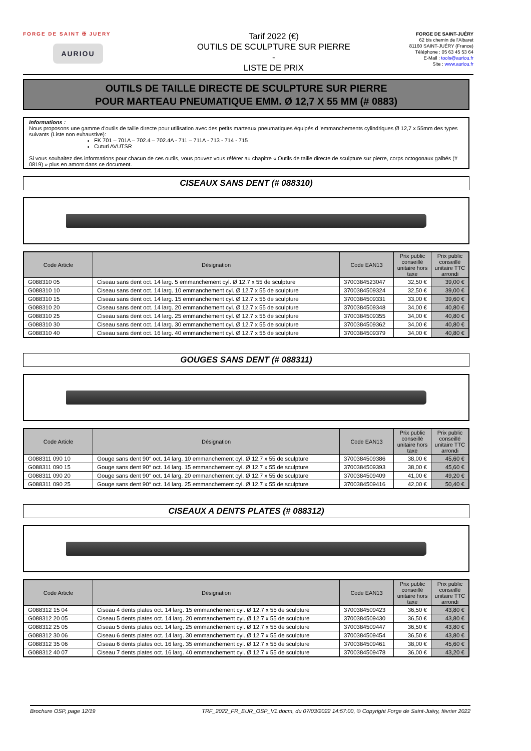FORGE DE SAINT ✠ JUERY
AURIOU
Tarif 2022 (€)
OUTILS DE SCULPTURE SUR PIERRE
-
LISTE DE PRIX
FORGE DE SAINT-JUÉRY
62 bis chemin de l'Albaret
81160 SAINT-JUÉRY (France)
Téléphone : 05 63 45 53 64
E-Mail : tools@auriou.fr
Site : www.auriou.fr
OUTILS DE TAILLE DIRECTE DE SCULPTURE SUR PIERRE
POUR MARTEAU PNEUMATIQUE EMM. Ø 12,7 X 55 MM (# 0883)
Informations :
Nous proposons une gamme d'outils de taille directe pour utilisation avec des petits marteaux pneumatiques équipés d 'emmanchements cylindriques Ø 12,7 x 55mm des types suivants (Liste non exhaustive):
FK 701 – 701A – 702.4 – 702.4A - 711 – 711A - 713 - 714 - 715
Cuturi AVUTSR
Si vous souhaitez des informations pour chacun de ces outils, vous pouvez vous référer au chapitre « Outils de taille directe de sculpture sur pierre, corps octogonaux galbés (# 0819) » plus en amont dans ce document.
CISEAUX SANS DENT (# 088310)
| Code Article | Désignation | Code EAN13 | Prix public conseillé unitaire hors taxe | Prix public conseillé unitaire TTC arrondi |
| --- | --- | --- | --- | --- |
| G088310 05 | Ciseau sans dent oct. 14 larg. 5 emmanchement cyl. Ø 12.7 x 55 de sculpture | 3700384523047 | 32,50 € | 39,00 € |
| G088310 10 | Ciseau sans dent oct. 14 larg. 10 emmanchement cyl. Ø 12.7 x 55 de sculpture | 3700384509324 | 32,50 € | 39,00 € |
| G088310 15 | Ciseau sans dent oct. 14 larg. 15 emmanchement cyl. Ø 12.7 x 55 de sculpture | 3700384509331 | 33,00 € | 39,60 € |
| G088310 20 | Ciseau sans dent oct. 14 larg. 20 emmanchement cyl. Ø 12.7 x 55 de sculpture | 3700384509348 | 34,00 € | 40,80 € |
| G088310 25 | Ciseau sans dent oct. 14 larg. 25 emmanchement cyl. Ø 12.7 x 55 de sculpture | 3700384509355 | 34,00 € | 40,80 € |
| G088310 30 | Ciseau sans dent oct. 14 larg. 30 emmanchement cyl. Ø 12.7 x 55 de sculpture | 3700384509362 | 34,00 € | 40,80 € |
| G088310 40 | Ciseau sans dent oct. 16 larg. 40 emmanchement cyl. Ø 12.7 x 55 de sculpture | 3700384509379 | 34,00 € | 40,80 € |
GOUGES SANS DENT (# 088311)
| Code Article | Désignation | Code EAN13 | Prix public conseillé unitaire hors taxe | Prix public conseillé unitaire TTC arrondi |
| --- | --- | --- | --- | --- |
| G088311 090 10 | Gouge sans dent 90° oct. 14 larg. 10 emmanchement cyl. Ø 12.7 x 55 de sculpture | 3700384509386 | 38,00 € | 45,60 € |
| G088311 090 15 | Gouge sans dent 90° oct. 14 larg. 15 emmanchement cyl. Ø 12.7 x 55 de sculpture | 3700384509393 | 38,00 € | 45,60 € |
| G088311 090 20 | Gouge sans dent 90° oct. 14 larg. 20 emmanchement cyl. Ø 12.7 x 55 de sculpture | 3700384509409 | 41,00 € | 49,20 € |
| G088311 090 25 | Gouge sans dent 90° oct. 14 larg. 25 emmanchement cyl. Ø 12.7 x 55 de sculpture | 3700384509416 | 42,00 € | 50,40 € |
CISEAUX A DENTS PLATES (# 088312)
| Code Article | Désignation | Code EAN13 | Prix public conseillé unitaire hors taxe | Prix public conseillé unitaire TTC arrondi |
| --- | --- | --- | --- | --- |
| G088312 15 04 | Ciseau 4 dents plates oct. 14 larg. 15 emmanchement cyl. Ø 12.7 x 55 de sculpture | 3700384509423 | 36,50 € | 43,80 € |
| G088312 20 05 | Ciseau 5 dents plates oct. 14 larg. 20 emmanchement cyl. Ø 12.7 x 55 de sculpture | 3700384509430 | 36,50 € | 43,80 € |
| G088312 25 05 | Ciseau 5 dents plates oct. 14 larg. 25 emmanchement cyl. Ø 12.7 x 55 de sculpture | 3700384509447 | 36,50 € | 43,80 € |
| G088312 30 06 | Ciseau 6 dents plates oct. 14 larg. 30 emmanchement cyl. Ø 12.7 x 55 de sculpture | 3700384509454 | 36,50 € | 43,80 € |
| G088312 35 06 | Ciseau 6 dents plates oct. 16 larg. 35 emmanchement cyl. Ø 12.7 x 55 de sculpture | 3700384509461 | 38,00 € | 45,60 € |
| G088312 40 07 | Ciseau 7 dents plates oct. 16 larg. 40 emmanchement cyl. Ø 12.7 x 55 de sculpture | 3700384509478 | 36,00 € | 43,20 € |
Brochure OSP, page 12/19 TRF_2022_FR_EUR_OSP_V1.docm, du 07/03/2022 14:57:00, © Copyright Forge de Saint-Juéry, février 2022